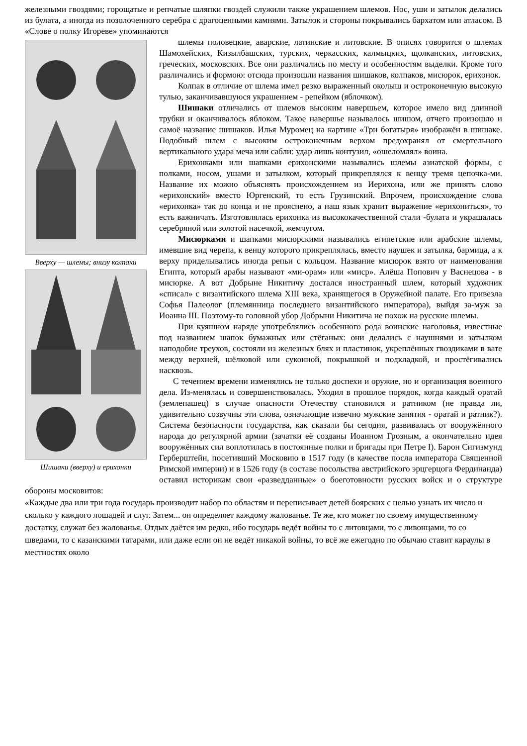железными гвоздями; горощатые и репчатые шляпки гвоздей служили также украшением шлемов. Нос, уши и затылок делались из булата, а иногда из позолоченного серебра с драгоценными камнями. Затылок и стороны покрывались бархатом или атласом. В «Слове о полку Игореве» упоминаются
Вверху — шлемы; внизу колпаки
Шишаки (вверху) и ерихонки
шлемы половецкие, аварские, латинские и литовские. В описях говорится о шлемах Шамохейских, Кизылбашских, турских, черкасских, калмыцких, щолканских, литовских, греческих, московских. Все они различались по месту и особенностям выделки. Кроме того различались и формою: отсюда произошли названия шишаков, колпаков, мисюрок, ерихонок.
Колпак в отличие от шлема имел резко выраженный околыш и остроконечную высокую тулью, заканчивавшуюся украшением - репейком (яблочком).
Шишаки отличались от шлемов высоким навершьем, которое имело вид длинной трубки и оканчивалось яблоком. Такое навершье называлось шишом, отчего произошло и самоё название шишаков. Илья Муромец на картине «Три богатыря» изображён в шишаке. Подобный шлем с высоким остроконечным верхом предохранял от смертельного вертикального удара меча или сабли: удар лишь контузил, «ошеломлял» воина.
Ерихонками или шапками ерихонскими назывались шлемы азиатской формы, с полками, носом, ушами и затылком, который прикреплялся к венцу тремя цепочка-ми. Название их можно объяснять происхождением из Иерихона, или же принять слово «ерихонский» вместо Юргенский, то есть Грузинский. Впрочем, происхождение слова «ерихонка» так до конца и не прояснено, а наш язык хранит выражение «ерихониться», то есть важничать. Изготовлялась ерихонка из высококачественной стали -булата и украшалась серебряной или золотой насечкой, жемчугом.
Мисюрками и шапками мисюрскими назывались египетские или арабские шлемы, имевшие вид черепа, к венцу которого прикреплялась, вместо наушек и затылка, бармица, а к верху приделывались иногда репьи с кольцом. Название мисюрок взято от наименования Египта, который арабы называют «ми-орам» или «миср». Алёша Попович у Васнецова - в мисюрке. А вот Добрыне Никитичу достался иностранный шлем, который художник «списал» с византийского шлема XIII века, хранящегося в Оружейной палате. Его привезла Софья Палеолог (племянница последнего византийского императора), выйдя за-муж за Иоанна III. Поэтому-то головной убор Добрыни Никитича не похож на русские шлемы.
При куяшном наряде употреблялись особенного рода воинские наголовья, известные под названием шапок бумажных или стёганых: они делались с наушнями и затылком наподобие треухов, состояли из железных блях и пластинок, укреплённых гвоздиками в вате между верхней, шёлковой или суконной, покрышкой и подкладкой, и простёгивались насквозь.
С течением времени изменялись не только доспехи и оружие, но и организация военного дела. Из-менялась и совершенствовалась. Уходил в прошлое порядок, когда каждый оратай (землепашец) в случае опасности Отечеству становился и ратником (не правда ли, удивительно созвучны эти слова, означающие извечно мужские занятия - оратай и ратник?). Система безопасности государства, как сказали бы сегодня, развивалась от вооружённого народа до регулярной армии (зачатки её созданы Иоанном Грозным, а окончательно идея вооружённых сил воплотилась в постоянные полки и бригады при Петре I). Барон Сигизмунд Герберштейн, посетивший Московию в 1517 году (в качестве посла императора Священной Римской империи) и в 1526 году (в составе посольства австрийского эрцгерцога Фердинанда) оставил историкам свои «разведданные» о боеготовности русских войск и о структуре обороны московитов:
«Каждые два или три года государь производит набор по областям и переписывает детей боярских с целью узнать их число и сколько у каждого лошадей и слуг. Затем... он определяет каждому жалованье. Те же, кто может по своему имущественному достатку, служат без жалованья. Отдых даётся им редко, ибо государь ведёт войны то с литовцами, то с ливонцами, то со шведами, то с казанскими татарами, или даже если он не ведёт никакой войны, то всё же ежегодно по обычаю ставит караулы в местностях около